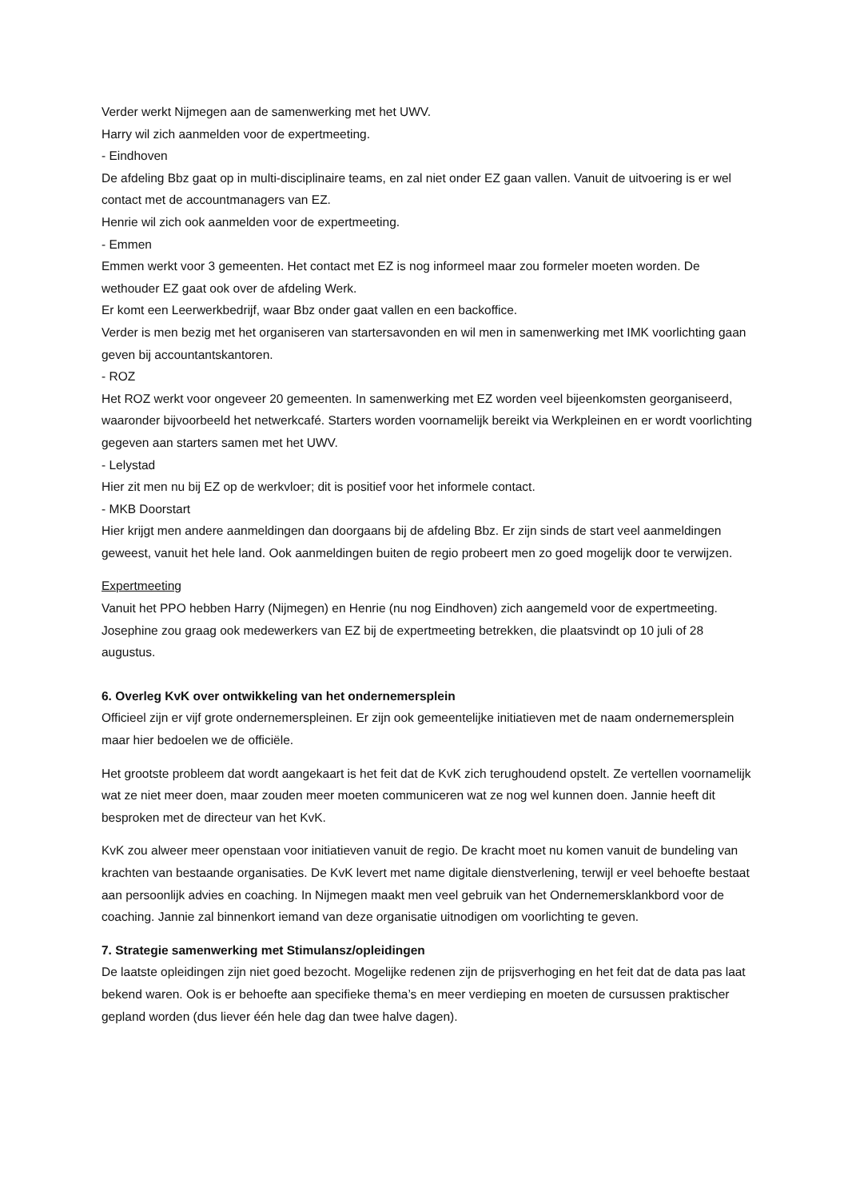Verder werkt Nijmegen aan de samenwerking met het UWV.
Harry wil zich aanmelden voor de expertmeeting.
- Eindhoven
De afdeling Bbz gaat op in multi-disciplinaire teams, en zal niet onder EZ gaan vallen. Vanuit de uitvoering is er wel contact met de accountmanagers van EZ.
Henrie wil zich ook aanmelden voor de expertmeeting.
- Emmen
Emmen werkt voor 3 gemeenten. Het contact met EZ is nog informeel maar zou formeler moeten worden. De wethouder EZ gaat ook over de afdeling Werk.
Er komt een Leerwerkbedrijf, waar Bbz onder gaat vallen en een backoffice.
Verder is men bezig met het organiseren van startersavonden en wil men in samenwerking met IMK voorlichting gaan geven bij accountantskantoren.
- ROZ
Het ROZ werkt voor ongeveer 20 gemeenten. In samenwerking met EZ worden veel bijeenkomsten georganiseerd, waaronder bijvoorbeeld het netwerkcafé. Starters worden voornamelijk bereikt via Werkpleinen en er wordt voorlichting gegeven aan starters samen met het UWV.
- Lelystad
Hier zit men nu bij EZ op de werkvloer; dit is positief voor het informele contact.
- MKB Doorstart
Hier krijgt men andere aanmeldingen dan doorgaans bij de afdeling Bbz. Er zijn sinds de start veel aanmeldingen geweest, vanuit het hele land. Ook aanmeldingen buiten de regio probeert men zo goed mogelijk door te verwijzen.
Expertmeeting
Vanuit het PPO hebben Harry (Nijmegen) en Henrie (nu nog Eindhoven) zich aangemeld voor de expertmeeting. Josephine zou graag ook medewerkers van EZ bij de expertmeeting betrekken, die plaatsvindt op 10 juli of 28 augustus.
6. Overleg KvK over ontwikkeling van het ondernemersplein
Officieel zijn er vijf grote ondernemerspleinen. Er zijn ook gemeentelijke initiatieven met de naam ondernemersplein maar hier bedoelen we de officiële.
Het grootste probleem dat wordt aangekaart is het feit dat de KvK zich terughoudend opstelt. Ze vertellen voornamelijk wat ze niet meer doen, maar zouden meer moeten communiceren wat ze nog wel kunnen doen. Jannie heeft dit besproken met de directeur van het KvK.
KvK zou alweer meer openstaan voor initiatieven vanuit de regio. De kracht moet nu komen vanuit de bundeling van krachten van bestaande organisaties. De KvK levert met name digitale dienstverlening, terwijl er veel behoefte bestaat aan persoonlijk advies en coaching. In Nijmegen maakt men veel gebruik van het Ondernemersklankbord voor de coaching. Jannie zal binnenkort iemand van deze organisatie uitnodigen om voorlichting te geven.
7. Strategie samenwerking met Stimulansz/opleidingen
De laatste opleidingen zijn niet goed bezocht. Mogelijke redenen zijn de prijsverhoging en het feit dat de data pas laat bekend waren. Ook is er behoefte aan specifieke thema’s en meer verdieping en moeten de cursussen praktischer gepland worden (dus liever één hele dag dan twee halve dagen).